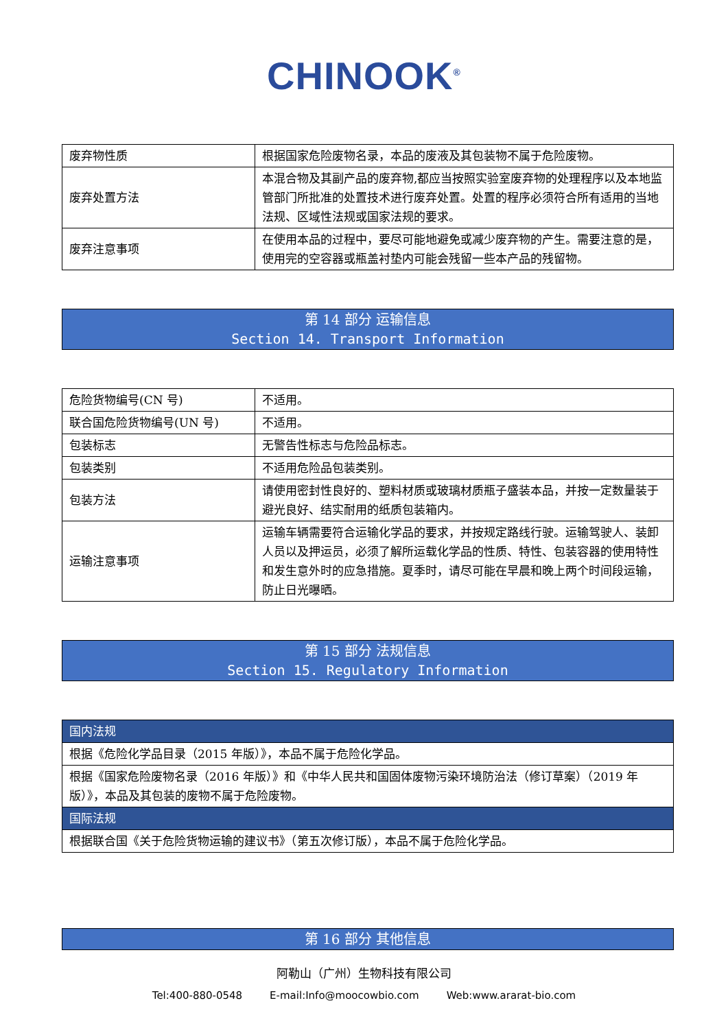CHINOOK<sup>®</sup>
| 废弃物性质 | 根据国家危险废物名录，本品的废液及其包装物不属于危险废物。 |
| 废弃处置方法 | 本混合物及其副产品的废弃物,都应当按照实验室废弃物的处理程序以及本地监管部门所批准的处置技术进行废弃处置。处置的程序必须符合所有适用的当地法规、区域性法规或国家法规的要求。 |
| 废弃注意事项 | 在使用本品的过程中，要尽可能地避免或减少废弃物的产生。需要注意的是，使用完的空容器或瓶盖衬垫内可能会残留一些本产品的残留物。 |
第 14 部分 运输信息
Section 14. Transport Information
| 危险货物编号(CN 号) | 不适用。 |
| 联合国危险货物编号(UN 号) | 不适用。 |
| 包装标志 | 无警告性标志与危险品标志。 |
| 包装类别 | 不适用危险品包装类别。 |
| 包装方法 | 请使用密封性良好的、塑料材质或玻璃材质瓶子盛装本品，并按一定数量装于避光良好、结实耐用的纸质包装箱内。 |
| 运输注意事项 | 运输车辆需要符合运输化学品的要求，并按规定路线行驶。运输驾驶人、装卸人员以及押运员，必须了解所运载化学品的性质、特性、包装容器的使用特性和发生意外时的应急措施。夏季时，请尽可能在早晨和晚上两个时间段运输，防止日光曝晒。 |
第 15 部分 法规信息
Section 15. Regulatory Information
| 国内法规 |
| 根据《危险化学品目录（2015 年版）》，本品不属于危险化学品。 |
| 根据《国家危险废物名录（2016 年版）》和《中华人民共和国固体废物污染环境防治法（修订草案）（2019 年版）》，本品及其包装的废物不属于危险废物。 |
| 国际法规 |
| 根据联合国《关于危险货物运输的建议书》（第五次修订版），本品不属于危险化学品。 |
第 16 部分 其他信息
阿勒山（广州）生物科技有限公司
Tel:400-880-0548 E-mail:Info@moocowbio.com Web:www.ararat-bio.com